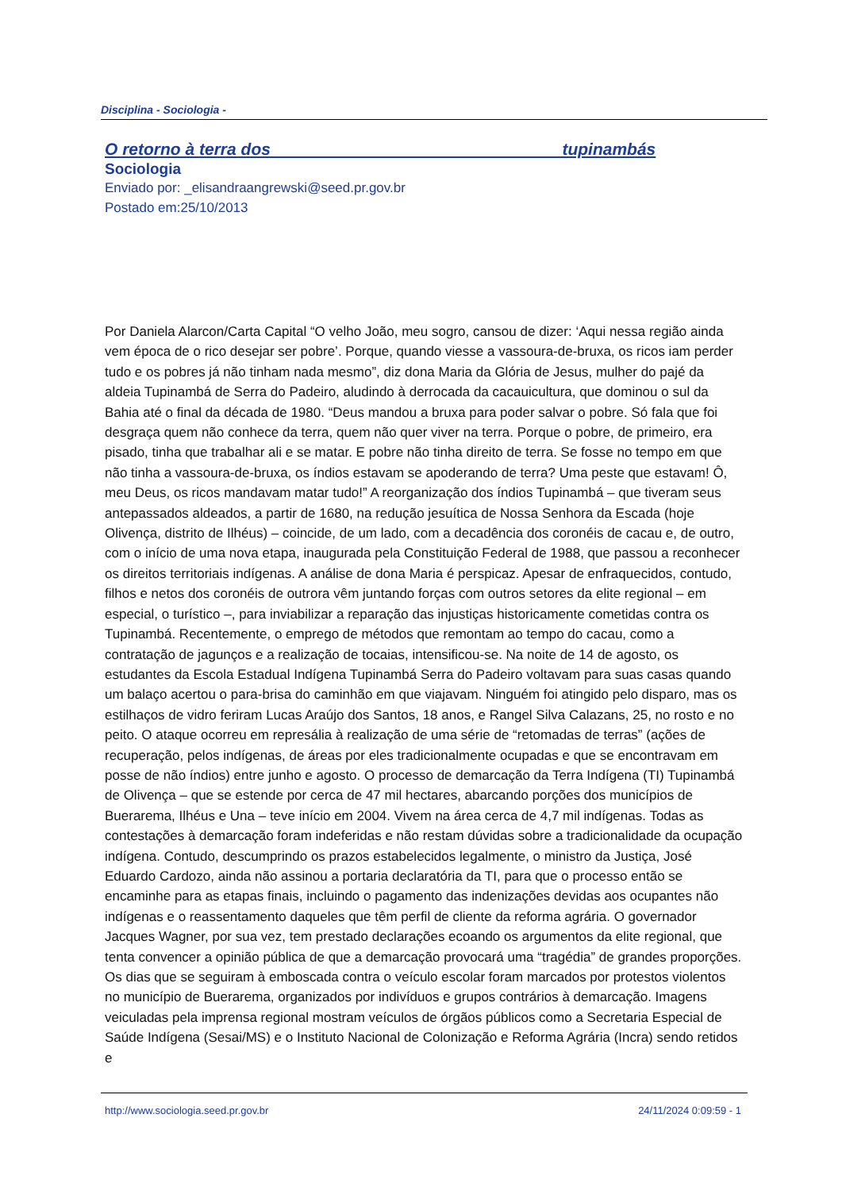Disciplina - Sociologia -
O retorno à terra dos tupinambás
Sociologia
Enviado por: _elisandraangrewski@seed.pr.gov.br
Postado em:25/10/2013
Por Daniela Alarcon/Carta Capital “O velho João, meu sogro, cansou de dizer: ‘Aqui nessa região ainda vem época de o rico desejar ser pobre’. Porque, quando viesse a vassoura-de-bruxa, os ricos iam perder tudo e os pobres já não tinham nada mesmo”, diz dona Maria da Glória de Jesus, mulher do pajé da aldeia Tupinambá de Serra do Padeiro, aludindo à derrocada da cacauicultura, que dominou o sul da Bahia até o final da década de 1980. “Deus mandou a bruxa para poder salvar o pobre. Só fala que foi desgraça quem não conhece da terra, quem não quer viver na terra. Porque o pobre, de primeiro, era pisado, tinha que trabalhar ali e se matar. E pobre não tinha direito de terra. Se fosse no tempo em que não tinha a vassoura-de-bruxa, os índios estavam se apoderando de terra? Uma peste que estavam! Ô, meu Deus, os ricos mandavam matar tudo!” A reorganização dos índios Tupinambá – que tiveram seus antepassados aldeados, a partir de 1680, na redução jesuítica de Nossa Senhora da Escada (hoje Olivença, distrito de Ilhéus) – coincide, de um lado, com a decadência dos coronéis de cacau e, de outro, com o início de uma nova etapa, inaugurada pela Constituição Federal de 1988, que passou a reconhecer os direitos territoriais indígenas. A análise de dona Maria é perspicaz. Apesar de enfraquecidos, contudo, filhos e netos dos coronéis de outrora vêm juntando forças com outros setores da elite regional – em especial, o turístico –, para inviabilizar a reparação das injustiças historicamente cometidas contra os Tupinambá. Recentemente, o emprego de métodos que remontam ao tempo do cacau, como a contratação de jagunços e a realização de tocaias, intensificou-se. Na noite de 14 de agosto, os estudantes da Escola Estadual Indígena Tupinambá Serra do Padeiro voltavam para suas casas quando um balaço acertou o para-brisa do caminhão em que viajavam. Ninguém foi atingido pelo disparo, mas os estilhaços de vidro feriram Lucas Araújo dos Santos, 18 anos, e Rangel Silva Calazans, 25, no rosto e no peito. O ataque ocorreu em represália à realização de uma série de “retomadas de terras” (ações de recuperação, pelos indígenas, de áreas por eles tradicionalmente ocupadas e que se encontravam em posse de não índios) entre junho e agosto. O processo de demarcação da Terra Indígena (TI) Tupinambá de Olivença – que se estende por cerca de 47 mil hectares, abarcando porções dos municípios de Buerarema, Ilhéus e Una – teve início em 2004. Vivem na área cerca de 4,7 mil indígenas. Todas as contestações à demarcação foram indeferidas e não restam dúvidas sobre a tradicionalidade da ocupação indígena. Contudo, descumprindo os prazos estabelecidos legalmente, o ministro da Justiça, José Eduardo Cardozo, ainda não assinou a portaria declaratória da TI, para que o processo então se encaminhe para as etapas finais, incluindo o pagamento das indenizações devidas aos ocupantes não indígenas e o reassentamento daqueles que têm perfil de cliente da reforma agrária. O governador Jacques Wagner, por sua vez, tem prestado declarações ecoando os argumentos da elite regional, que tenta convencer a opinião pública de que a demarcação provocará uma “tragédia” de grandes proporções. Os dias que se seguiram à emboscada contra o veículo escolar foram marcados por protestos violentos no município de Buerarema, organizados por indivíduos e grupos contrários à demarcação. Imagens veiculadas pela imprensa regional mostram veículos de órgãos públicos como a Secretaria Especial de Saúde Indígena (Sesai/MS) e o Instituto Nacional de Colonização e Reforma Agrária (Incra) sendo retidos e
http://www.sociologia.seed.pr.gov.br 24/11/2024 0:09:59 - 1